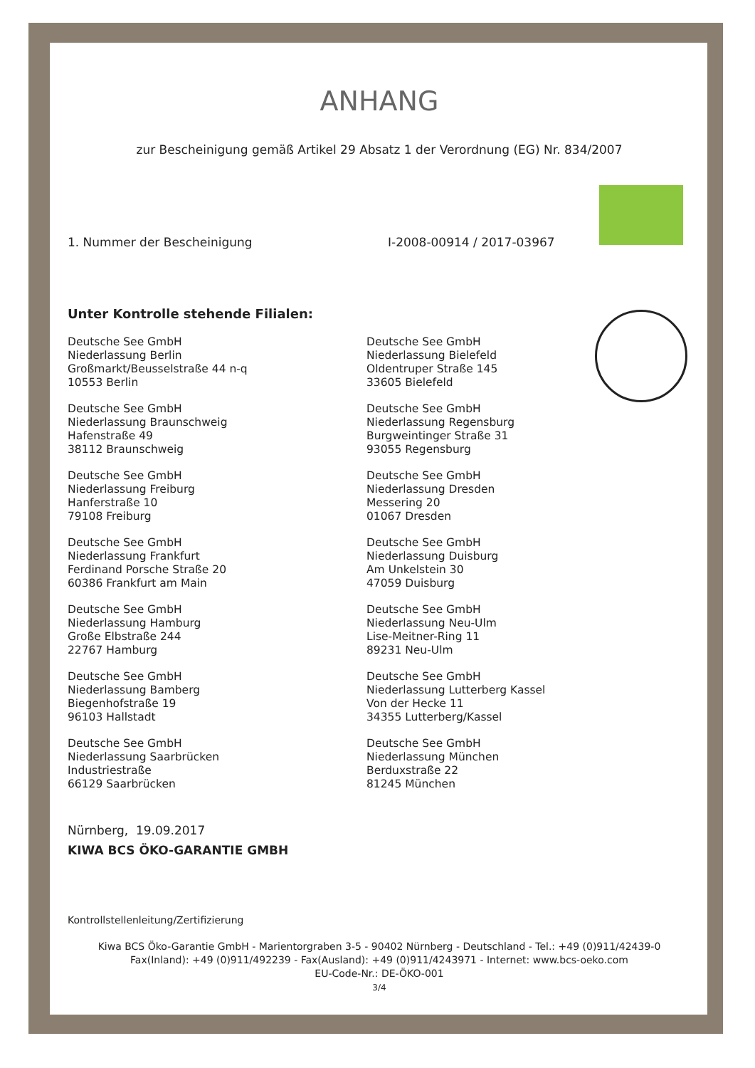ANHANG
zur Bescheinigung gemäß Artikel 29 Absatz 1 der Verordnung (EG) Nr. 834/2007
1. Nummer der Bescheinigung I-2008-00914 / 2017-03967
Unter Kontrolle stehende Filialen:
Deutsche See GmbH
Niederlassung Berlin
Großmarkt/Beusselstraße 44 n-q
10553 Berlin
Deutsche See GmbH
Niederlassung Bielefeld
Oldentruper Straße 145
33605 Bielefeld
Deutsche See GmbH
Niederlassung Braunschweig
Hafenstraße 49
38112 Braunschweig
Deutsche See GmbH
Niederlassung Regensburg
Burgweintinger Straße 31
93055 Regensburg
Deutsche See GmbH
Niederlassung Freiburg
Hanferstraße 10
79108 Freiburg
Deutsche See GmbH
Niederlassung Dresden
Messering 20
01067 Dresden
Deutsche See GmbH
Niederlassung Frankfurt
Ferdinand Porsche Straße 20
60386 Frankfurt am Main
Deutsche See GmbH
Niederlassung Duisburg
Am Unkelstein 30
47059 Duisburg
Deutsche See GmbH
Niederlassung Hamburg
Große Elbstraße 244
22767 Hamburg
Deutsche See GmbH
Niederlassung Neu-Ulm
Lise-Meitner-Ring 11
89231 Neu-Ulm
Deutsche See GmbH
Niederlassung Bamberg
Biegenhofstraße 19
96103 Hallstadt
Deutsche See GmbH
Niederlassung Lutterberg Kassel
Von der Hecke 11
34355 Lutterberg/Kassel
Deutsche See GmbH
Niederlassung Saarbrücken
Industriestraße
66129 Saarbrücken
Deutsche See GmbH
Niederlassung München
Berduxstraße 22
81245 München
Nürnberg, 19.09.2017
KIWA BCS ÖKO-GARANTIE GMBH
Kontrollstellenleitung/Zertifizierung
Kiwa BCS Öko-Garantie GmbH - Marientorgraben 3-5 - 90402 Nürnberg - Deutschland - Tel.: +49 (0)911/42439-0
Fax(Inland): +49 (0)911/492239 - Fax(Ausland): +49 (0)911/4243971 - Internet: www.bcs-oeko.com
EU-Code-Nr.: DE-ÖKO-001
3/4